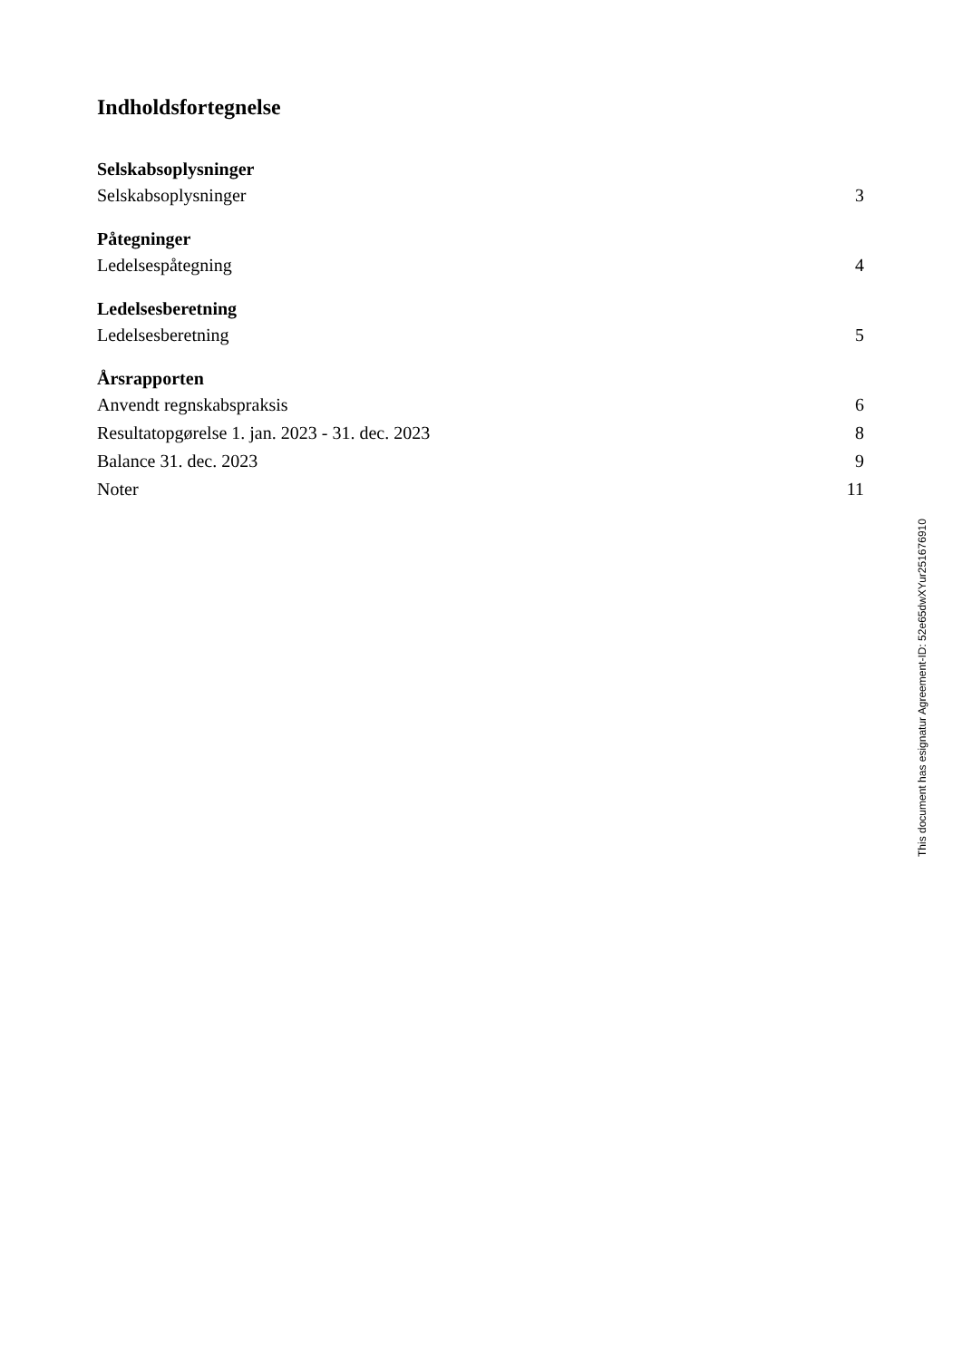Indholdsfortegnelse
Selskabsoplysninger
Selskabsoplysninger 3
Påtegninger
Ledelsespåtegning 4
Ledelsesberetning
Ledelsesberetning 5
Årsrapporten
Anvendt regnskabspraksis 6
Resultatopgørelse 1. jan. 2023 - 31. dec. 2023 8
Balance 31. dec. 2023 9
Noter 11
This document has esignatur Agreement-ID: 52e65dwXYur251676910